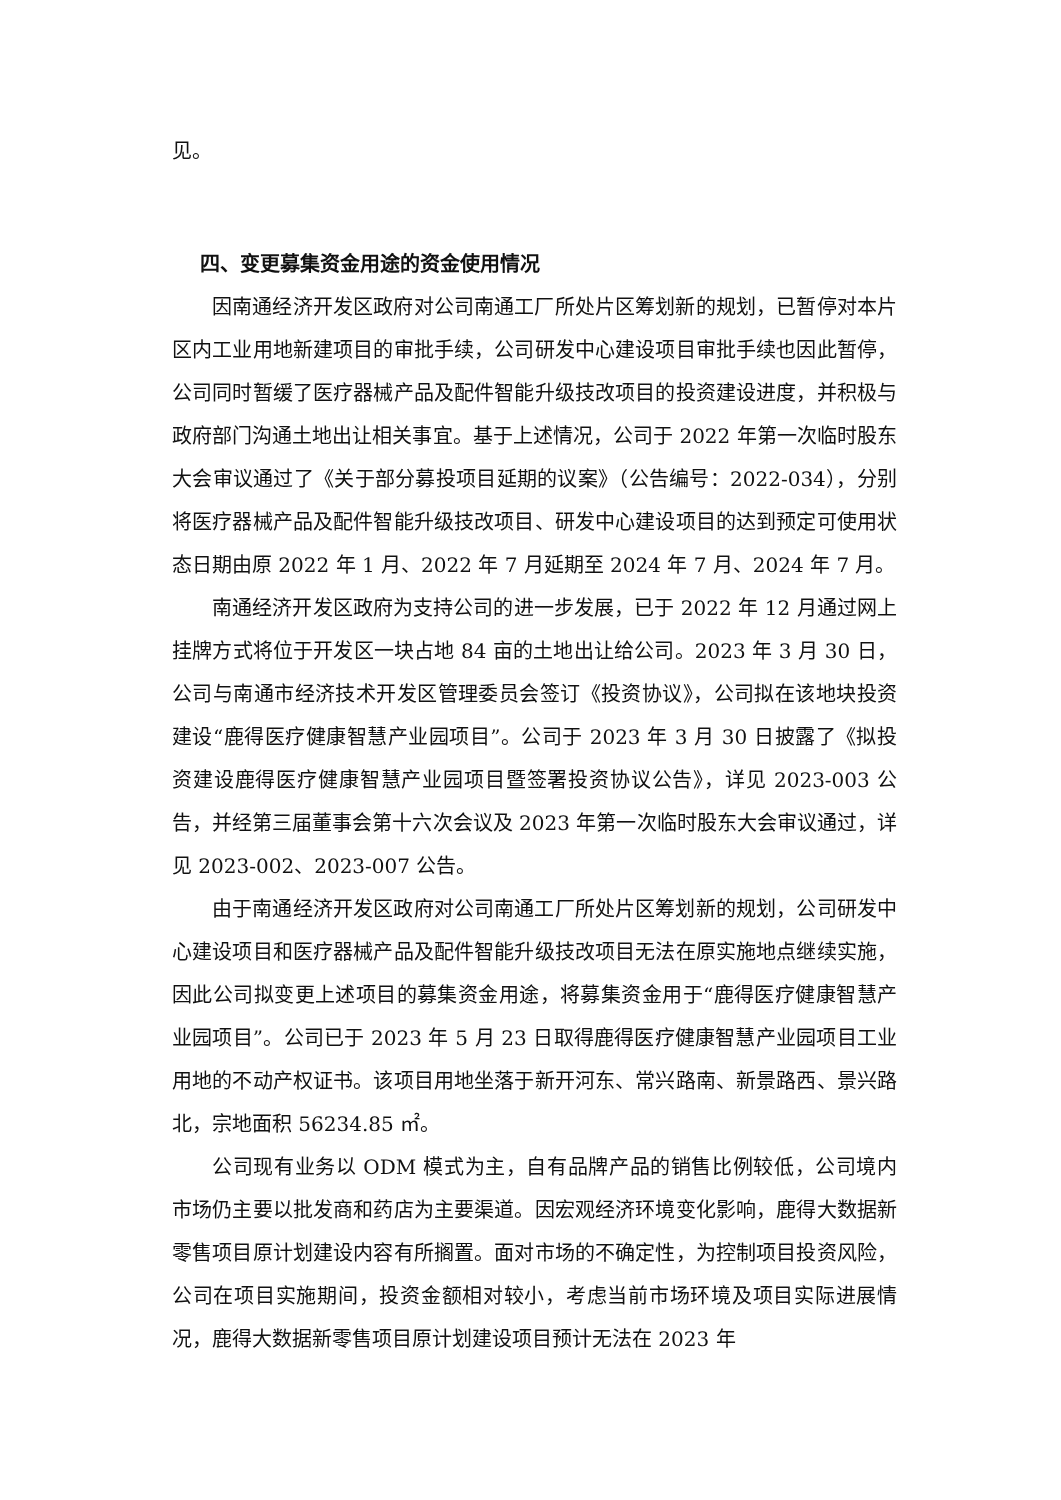见。
四、变更募集资金用途的资金使用情况
因南通经济开发区政府对公司南通工厂所处片区筹划新的规划，已暂停对本片区内工业用地新建项目的审批手续，公司研发中心建设项目审批手续也因此暂停，公司同时暂缓了医疗器械产品及配件智能升级技改项目的投资建设进度，并积极与政府部门沟通土地出让相关事宜。基于上述情况，公司于 2022 年第一次临时股东大会审议通过了《关于部分募投项目延期的议案》（公告编号：2022-034），分别将医疗器械产品及配件智能升级技改项目、研发中心建设项目的达到预定可使用状态日期由原 2022 年 1 月、2022 年 7 月延期至 2024 年 7 月、2024 年 7 月。
南通经济开发区政府为支持公司的进一步发展，已于 2022 年 12 月通过网上挂牌方式将位于开发区一块占地 84 亩的土地出让给公司。2023 年 3 月 30 日，公司与南通市经济技术开发区管理委员会签订《投资协议》，公司拟在该地块投资建设“鹿得医疗健康智慧产业园项目”。公司于 2023 年 3 月 30 日披露了《拟投资建设鹿得医疗健康智慧产业园项目暨签署投资协议公告》，详见 2023-003 公告，并经第三届董事会第十六次会议及 2023 年第一次临时股东大会审议通过，详见 2023-002、2023-007 公告。
由于南通经济开发区政府对公司南通工厂所处片区筹划新的规划，公司研发中心建设项目和医疗器械产品及配件智能升级技改项目无法在原实施地点继续实施，因此公司拟变更上述项目的募集资金用途，将募集资金用于“鹿得医疗健康智慧产业园项目”。公司已于 2023 年 5 月 23 日取得鹿得医疗健康智慧产业园项目工业用地的不动产权证书。该项目用地坐落于新开河东、常兴路南、新景路西、景兴路北，宗地面积 56234.85 ㎡。
公司现有业务以 ODM 模式为主，自有品牌产品的销售比例较低，公司境内市场仍主要以批发商和药店为主要渠道。因宏观经济环境变化影响，鹿得大数据新零售项目原计划建设内容有所搁置。面对市场的不确定性，为控制项目投资风险，公司在项目实施期间，投资金额相对较小，考虑当前市场环境及项目实际进展情况，鹿得大数据新零售项目原计划建设项目预计无法在 2023 年